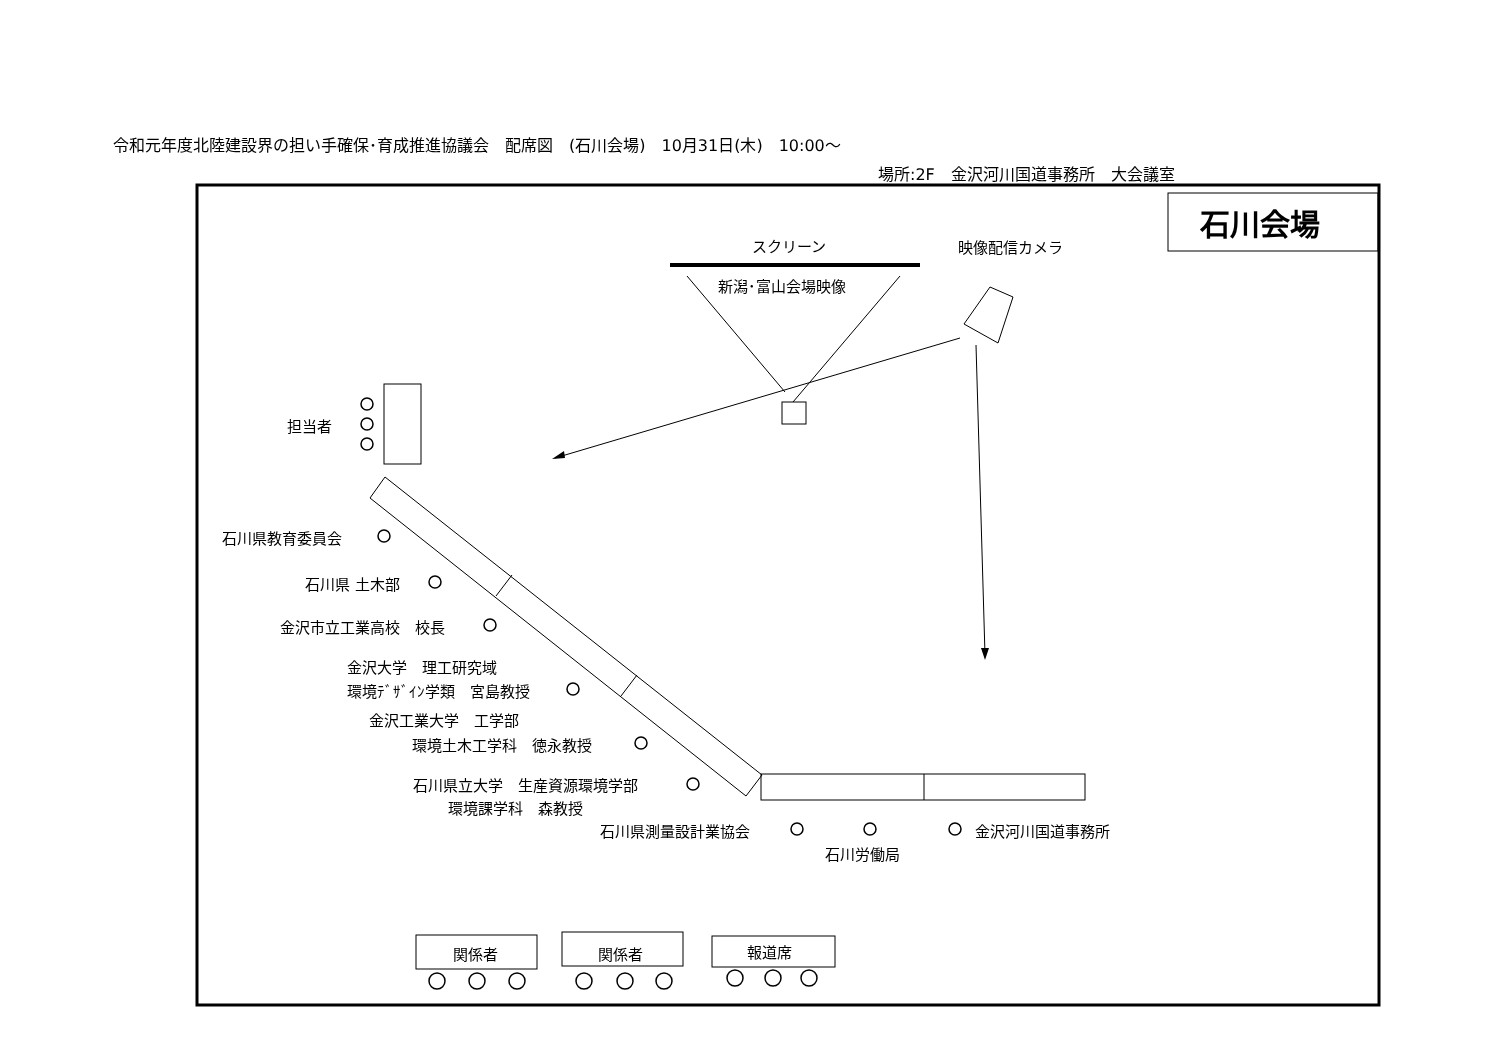令和元年度北陸建設界の担い手確保･育成推進協議会　配席図　(石川会場)　10月31日(木)　10:00～
場所:2F　金沢河川国道事務所　大会議室
石川会場
スクリーン 映像配信カメラ
新潟･富山会場映像
担当者
石川県教育委員会
石川県 土木部
金沢市立工業高校　校長
金沢大学　理工研究域
環境ﾃﾞｻﾞｲﾝ学類　宮島教授
金沢工業大学　工学部
環境土木工学科　徳永教授
石川県立大学　生産資源環境学部
環境課学科　森教授
石川県測量設計業協会 金沢河川国道事務所
石川労働局
関係者 関係者 報道席